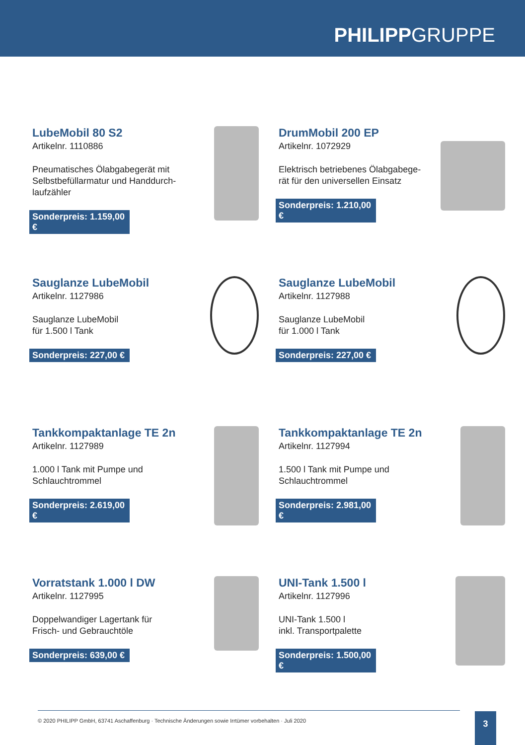PHILIPPGRUPPE
LubeMobil 80 S2
Artikelnr. 1110886
Pneumatisches Ölabgabegerät mit Selbstbefüllarmatur und Handdurch-laufzähler
Sonderpreis: 1.159,00 €
DrumMobil 200 EP
Artikelnr. 1072929
Elektrisch betriebenes Ölabgabege-rät für den universellen Einsatz
Sonderpreis: 1.210,00 €
Sauglanze LubeMobil
Artikelnr. 1127986
Sauglanze LubeMobil
für 1.500 l Tank
Sonderpreis: 227,00 €
Sauglanze LubeMobil
Artikelnr. 1127988
Sauglanze LubeMobil
für 1.000 l Tank
Sonderpreis: 227,00 €
Tankkompaktanlage TE 2n
Artikelnr. 1127989
1.000 l Tank mit Pumpe und Schlauchtrommel
Sonderpreis: 2.619,00 €
Tankkompaktanlage TE 2n
Artikelnr. 1127994
1.500 l Tank mit Pumpe und Schlauchtrommel
Sonderpreis: 2.981,00 €
Vorratstank 1.000 l DW
Artikelnr. 1127995
Doppelwandiger Lagertank für Frisch- und Gebrauchtöle
Sonderpreis: 639,00 €
UNI-Tank 1.500 l
Artikelnr. 1127996
UNI-Tank 1.500 l
inkl. Transportpalette
Sonderpreis: 1.500,00 €
© 2020 PHILIPP GmbH, 63741 Aschaffenburg · Technische Änderungen sowie Irrtümer vorbehalten · Juli 2020 3